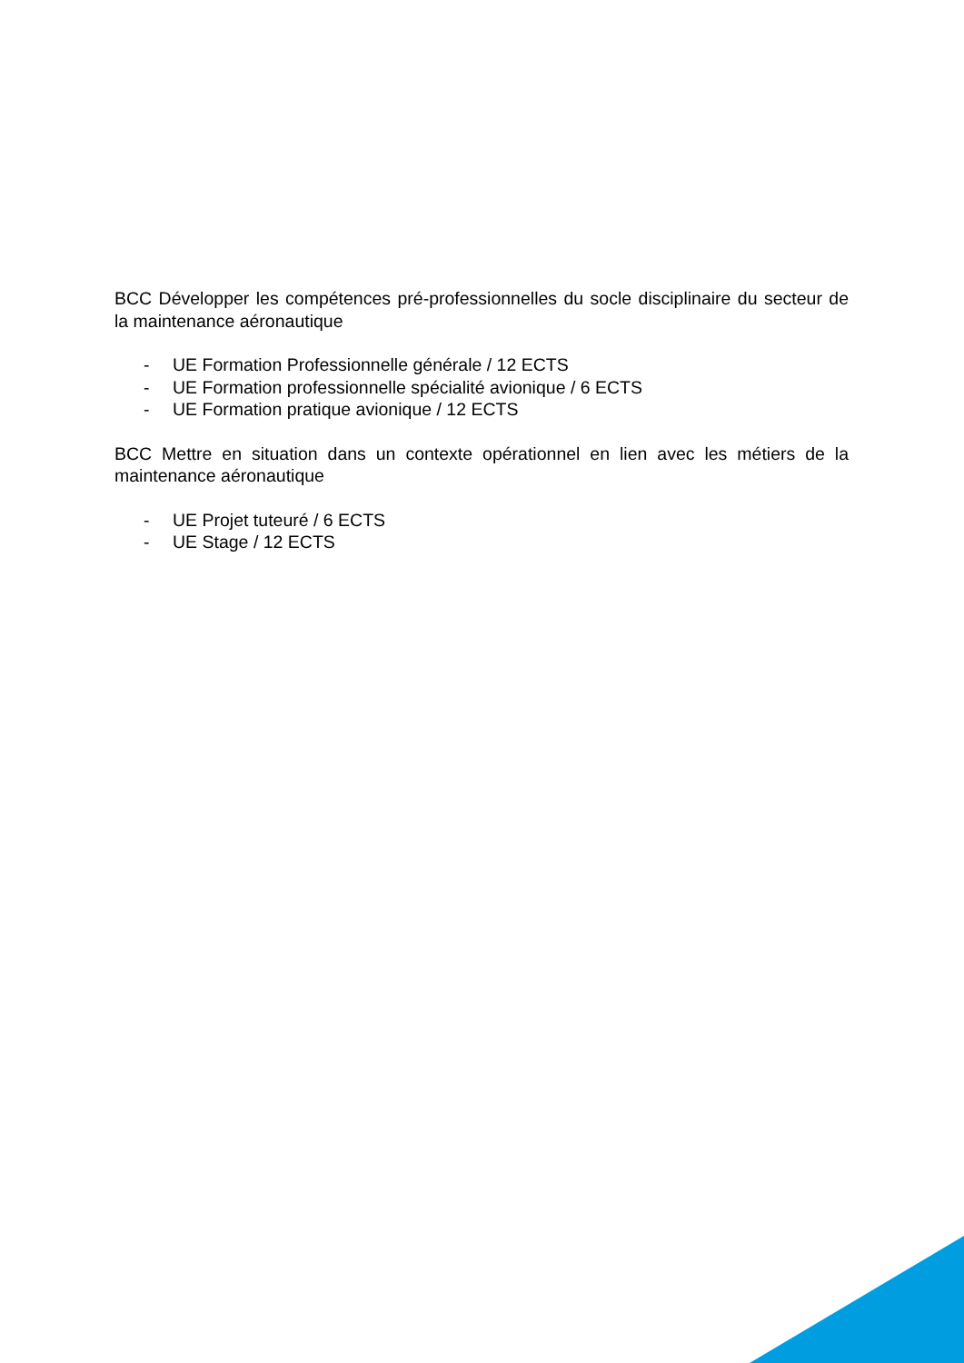BCC Développer les compétences pré-professionnelles du socle disciplinaire du secteur de la maintenance aéronautique
- UE Formation Professionnelle générale / 12 ECTS
- UE Formation professionnelle spécialité avionique / 6 ECTS
- UE Formation pratique avionique / 12 ECTS
BCC Mettre en situation dans un contexte opérationnel en lien avec les métiers de la maintenance aéronautique
- UE Projet tuteuré / 6 ECTS
- UE Stage / 12 ECTS